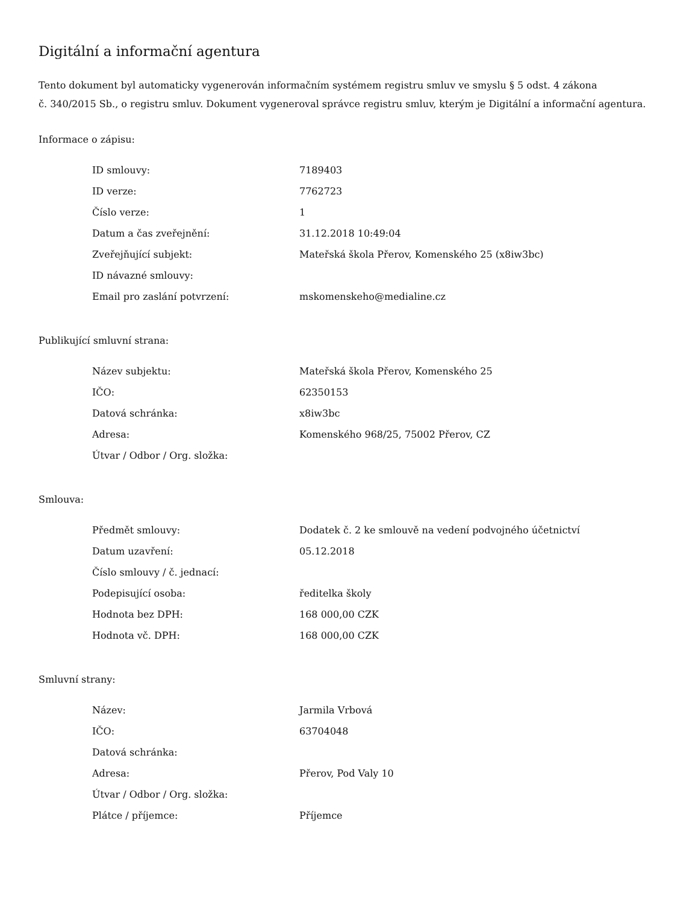Digitální a informační agentura
Tento dokument byl automaticky vygenerován informačním systémem registru smluv ve smyslu § 5 odst. 4 zákona
č. 340/2015 Sb., o registru smluv. Dokument vygeneroval správce registru smluv, kterým je Digitální a informační agentura.
Informace o zápisu:
| ID smlouvy: | 7189403 |
| ID verze: | 7762723 |
| Číslo verze: | 1 |
| Datum a čas zveřejnění: | 31.12.2018 10:49:04 |
| Zveřejňující subjekt: | Mateřská škola Přerov, Komenského 25 (x8iw3bc) |
| ID návazné smlouvy: | |
| Email pro zaslání potvrzení: | mskomenskeho@medialine.cz |
Publikující smluvní strana:
| Název subjektu: | Mateřská škola Přerov, Komenského 25 |
| IČO: | 62350153 |
| Datová schránka: | x8iw3bc |
| Adresa: | Komenského 968/25, 75002 Přerov, CZ |
| Útvar / Odbor / Org. složka: | |
Smlouva:
| Předmět smlouvy: | Dodatek č. 2 ke smlouvě na vedení podvojného účetnictví |
| Datum uzavření: | 05.12.2018 |
| Číslo smlouvy / č. jednací: | |
| Podepisující osoba: | ředitelka školy |
| Hodnota bez DPH: | 168 000,00 CZK |
| Hodnota vč. DPH: | 168 000,00 CZK |
Smluvní strany:
| Název: | Jarmila Vrbová |
| IČO: | 63704048 |
| Datová schránka: | |
| Adresa: | Přerov, Pod Valy 10 |
| Útvar / Odbor / Org. složka: | |
| Plátce / příjemce: | Příjemce |